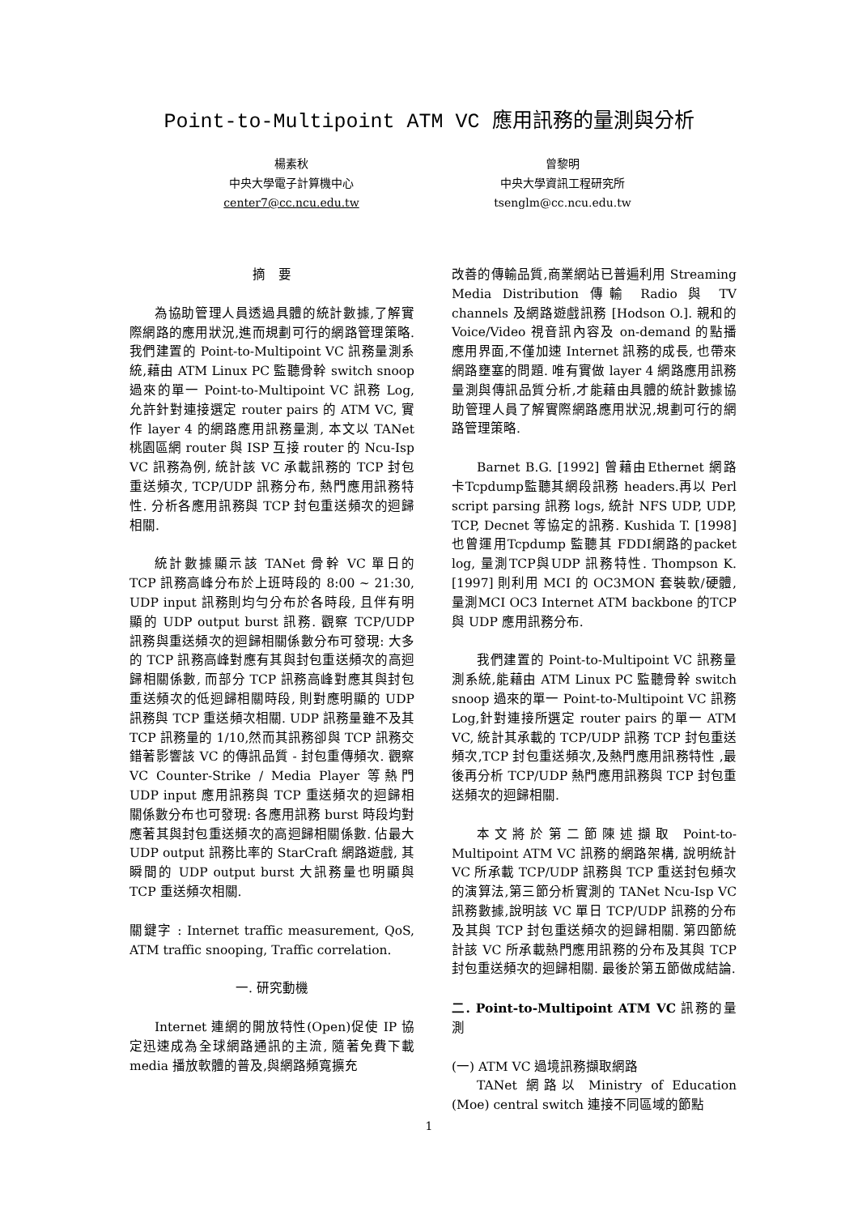Point-to-Multipoint ATM VC 應用訊務的量測與分析
楊素秋
中央大學電子計算機中心
center7@cc.ncu.edu.tw
曾黎明
中央大學資訊工程研究所
tsenglm@cc.ncu.edu.tw
摘　要
為協助管理人員透過具體的統計數據,了解實際網路的應用狀況,進而規劃可行的網路管理策略.我們建置的 Point-to-Multipoint VC 訊務量測系統,藉由 ATM Linux PC 監聽骨幹 switch snoop 過來的單一 Point-to-Multipoint VC 訊務 Log, 允許針對連接選定 router pairs 的 ATM VC, 實作 layer 4 的網路應用訊務量測, 本文以 TANet 桃園區網 router 與 ISP 互接 router 的 Ncu-Isp VC 訊務為例, 統計該 VC 承載訊務的 TCP 封包重送頻次, TCP/UDP 訊務分布, 熱門應用訊務特性. 分析各應用訊務與 TCP 封包重送頻次的迴歸相關.
統計數據顯示該 TANet 骨幹 VC 單日的 TCP 訊務高峰分布於上班時段的 8:00 ~ 21:30, UDP input 訊務則均勻分布於各時段, 且伴有明顯的 UDP output burst 訊務. 觀察 TCP/UDP 訊務與重送頻次的迴歸相關係數分布可發現: 大多的 TCP 訊務高峰對應有其與封包重送頻次的高迴歸相關係數, 而部分 TCP 訊務高峰對應其與封包重送頻次的低迴歸相關時段, 則對應明顯的 UDP 訊務與 TCP 重送頻次相關. UDP 訊務量雖不及其 TCP 訊務量的 1/10,然而其訊務卻與 TCP 訊務交錯著影響該 VC 的傳訊品質 - 封包重傳頻次. 觀察 VC Counter-Strike / Media Player 等熱門 UDP input 應用訊務與 TCP 重送頻次的迴歸相關係數分布也可發現: 各應用訊務 burst 時段均對應著其與封包重送頻次的高迴歸相關係數. 佔最大 UDP output 訊務比率的 StarCraft 網路遊戲, 其瞬間的 UDP output burst 大訊務量也明顯與 TCP 重送頻次相關.
關鍵字 : Internet traffic measurement, QoS, ATM traffic snooping, Traffic correlation.
一. 研究動機
Internet 連網的開放特性(Open)促使 IP 協定迅速成為全球網路通訊的主流, 隨著免費下載 media 播放軟體的普及,與網路頻寬擴充
改善的傳輸品質,商業網站已普遍利用 Streaming Media Distribution 傳輸 Radio 與 TV channels 及網路遊戲訊務 [Hodson O.]. 親和的 Voice/Video 視音訊內容及 on-demand 的點播應用界面,不僅加速 Internet 訊務的成長, 也帶來網路壅塞的問題. 唯有實做 layer 4 網路應用訊務量測與傳訊品質分析,才能藉由具體的統計數據協助管理人員了解實際網路應用狀況,規劃可行的網路管理策略.
Barnet B.G. [1992] 曾藉由Ethernet 網路卡Tcpdump監聽其網段訊務 headers.再以 Perl script parsing 訊務 logs, 統計 NFS UDP, UDP, TCP, Decnet 等協定的訊務. Kushida T. [1998] 也曾運用Tcpdump 監聽其 FDDI網路的packet log, 量測TCP與UDP 訊務特性. Thompson K. [1997] 則利用 MCI 的 OC3MON 套裝軟/硬體,量測MCI OC3 Internet ATM backbone 的TCP與 UDP 應用訊務分布.
我們建置的 Point-to-Multipoint VC 訊務量測系統,能藉由 ATM Linux PC 監聽骨幹 switch snoop 過來的單一 Point-to-Multipoint VC 訊務 Log,針對連接所選定 router pairs 的單一 ATM VC, 統計其承載的 TCP/UDP 訊務 TCP 封包重送頻次,TCP 封包重送頻次,及熱門應用訊務特性 ,最後再分析 TCP/UDP 熱門應用訊務與 TCP 封包重送頻次的迴歸相關.
本文將於第二節陳述擷取 Point-to-Multipoint ATM VC 訊務的網路架構, 說明統計 VC 所承載 TCP/UDP 訊務與 TCP 重送封包頻次的演算法,第三節分析實測的 TANet Ncu-Isp VC 訊務數據,說明該 VC 單日 TCP/UDP 訊務的分布及其與 TCP 封包重送頻次的迴歸相關. 第四節統計該 VC 所承載熱門應用訊務的分布及其與 TCP 封包重送頻次的迴歸相關. 最後於第五節做成結論.
二. Point-to-Multipoint ATM VC 訊務的量測
(一) ATM VC 過境訊務擷取網路
TANet 網路以 Ministry of Education (Moe) central switch 連接不同區域的節點
1